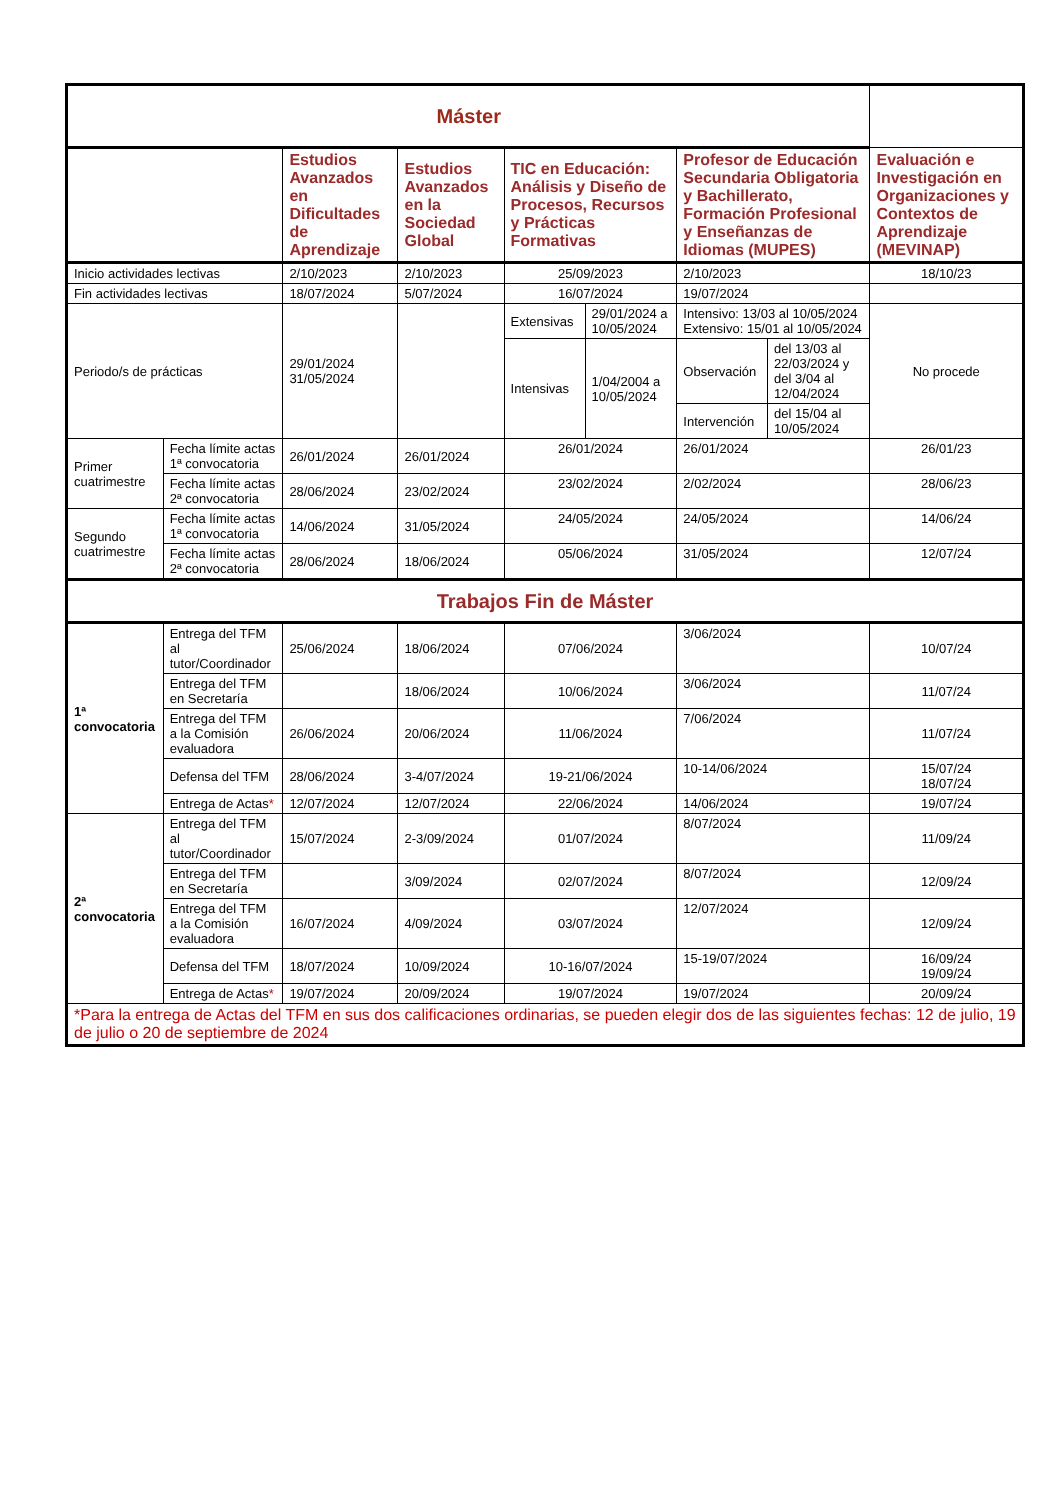| Máster | | | | | | | | |
| --- | --- | --- | --- | --- | --- | --- | --- | --- |
| | | Estudios Avanzados en Dificultades de Aprendizaje | Estudios Avanzados en la Sociedad Global | TIC en Educación: Análisis y Diseño de Procesos, Recursos y Prácticas Formativas | | Profesor de Educación Secundaria Obligatoria y Bachillerato, Formación Profesional y Enseñanzas de Idiomas (MUPES) | | Evaluación e Investigación en Organizaciones y Contextos de Aprendizaje (MEVINAP) |
| Inicio actividades lectivas | | 2/10/2023 | 2/10/2023 | 25/09/2023 | | 2/10/2023 | | 18/10/23 |
| Fin actividades lectivas | | 18/07/2024 | 5/07/2024 | 16/07/2024 | | 19/07/2024 | | |
| Periodo/s de prácticas | | 29/01/2024 31/05/2024 | | Extensivas | 29/01/2024 a 10/05/2024 | Intensivo: 13/03 al 10/05/2024 Extensivo: 15/01 al 10/05/2024 | | No procede |
| | | | | Intensivas | 1/04/2004 a 10/05/2024 | Observación | del 13/03 al 22/03/2024 y del 3/04 al 12/04/2024 | |
| | | | | | | Intervención | del 15/04 al 10/05/2024 | |
| Primer cuatrimestre | Fecha límite actas 1ª convocatoria | 26/01/2024 | 26/01/2024 | 26/01/2024 | | 26/01/2024 | | 26/01/23 |
| | Fecha límite actas 2ª convocatoria | 28/06/2024 | 23/02/2024 | 23/02/2024 | | 2/02/2024 | | 28/06/23 |
| Segundo cuatrimestre | Fecha límite actas 1ª convocatoria | 14/06/2024 | 31/05/2024 | 24/05/2024 | | 24/05/2024 | | 14/06/24 |
| | Fecha límite actas 2ª convocatoria | 28/06/2024 | 18/06/2024 | 05/06/2024 | | 31/05/2024 | | 12/07/24 |
| Trabajos Fin de Máster | | | | | | | | |
| 1ª convocatoria | Entrega del TFM al tutor/Coordinador | 25/06/2024 | 18/06/2024 | 07/06/2024 | | 3/06/2024 | | 10/07/24 |
| | Entrega del TFM en Secretaría | | 18/06/2024 | 10/06/2024 | | 3/06/2024 | | 11/07/24 |
| | Entrega del TFM a la Comisión evaluadora | 26/06/2024 | 20/06/2024 | 11/06/2024 | | 7/06/2024 | | 11/07/24 |
| | Defensa del TFM | 28/06/2024 | 3-4/07/2024 | 19-21/06/2024 | | 10-14/06/2024 | | 15/07/24 18/07/24 |
| | Entrega de Actas * | 12/07/2024 | 12/07/2024 | 22/06/2024 | | 14/06/2024 | | 19/07/24 |
| 2ª convocatoria | Entrega del TFM al tutor/Coordinador | 15/07/2024 | 2-3/09/2024 | 01/07/2024 | | 8/07/2024 | | 11/09/24 |
| | Entrega del TFM en Secretaría | | 3/09/2024 | 02/07/2024 | | 8/07/2024 | | 12/09/24 |
| | Entrega del TFM a la Comisión evaluadora | 16/07/2024 | 4/09/2024 | 03/07/2024 | | 12/07/2024 | | 12/09/24 |
| | Defensa del TFM | 18/07/2024 | 10/09/2024 | 10-16/07/2024 | | 15-19/07/2024 | | 16/09/24 19/09/24 |
| | Entrega de Actas * | 19/07/2024 | 20/09/2024 | 19/07/2024 | | 19/07/2024 | | 20/09/24 |
| *Para la entrega de Actas del TFM en sus dos calificaciones ordinarias, se pueden elegir dos de las siguientes fechas: 12 de julio, 19 de julio o 20 de septiembre de 2024 | | | | | | | | |